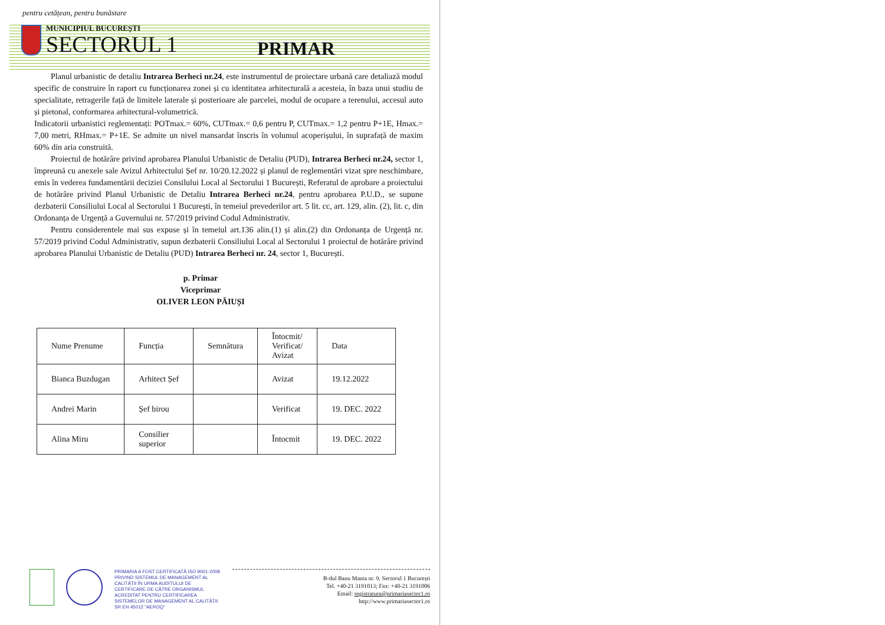pentru cetățean, pentru bunăstare
MUNICIPIUL BUCUREȘTI
SECTORUL 1
PRIMAR
Planul urbanistic de detaliu Intrarea Berheci nr.24, este instrumentul de proiectare urbană care detaliază modul specific de construire în raport cu funcționarea zonei și cu identitatea arhitecturală a acesteia, în baza unui studiu de specialitate, retragerile față de limitele laterale și posterioare ale parcelei, modul de ocupare a terenului, accesul auto și pietonal, conformarea arhitectural-volumetrică.
Indicatorii urbanistici reglementați: POTmax.= 60%, CUTmax.= 0,6 pentru P, CUTmax.= 1,2 pentru P+1E, Hmax.= 7,00 metri, RHmax.= P+1E. Se admite un nivel mansardat înscris în volumul acoperișului, în suprafață de maxim 60% din aria construită.
Proiectul de hotărâre privind aprobarea Planului Urbanistic de Detaliu (PUD), Intrarea Berheci nr.24, sector 1, împreună cu anexele sale Avizul Arhitectului Șef nr. 10/20.12.2022 și planul de reglementări vizat spre neschimbare, emis în vederea fundamentării deciziei Consilului Local al Sectorului 1 București, Referatul de aprobare a proiectului de hotărâre privind Planul Urbanistic de Detaliu Intrarea Berheci nr.24, pentru aprobarea P.U.D., se supune dezbaterii Consiliului Local al Sectorului 1 București, în temeiul prevederilor art. 5 lit. cc, art. 129, alin. (2), lit. c, din Ordonanța de Urgență a Guvernului nr. 57/2019 privind Codul Administrativ.
Pentru considerentele mai sus expuse și în temeiul art.136 alin.(1) și alin.(2) din Ordonanța de Urgență nr. 57/2019 privind Codul Administrativ, supun dezbaterii Consiliului Local al Sectorului 1 proiectul de hotărâre privind aprobarea Planului Urbanistic de Detaliu (PUD) Intrarea Berheci nr. 24, sector 1, București.
p. Primar
Viceprimar
OLIVER LEON PĂIUȘI
| Nume Prenume | Funcția | Semnătura | Întocmit/ Verificat/ Avizat | Data |
| Bianca Buzdugan | Arhitect Șef | | Avizat | 19.12.2022 |
| Andrei Marin | Șef birou | | Verificat | 19. DEC. 2022 |
| Alina Miru | Consilier superior | | Întocmit | 19. DEC. 2022 |
PRIMARIA A FOST CERTIFICATĂ ISO 9001-2008 PRIVIND SISTEMUL DE MANAGEMENT AL CALITĂȚII ÎN URMA AUDITULUI DE CERTIFICARE DE CĂTRE ORGANISMUL ACREDITAT PENTRU CERTIFICAREA SISTEMELOR DE MANAGEMENT AL CALITĂȚII SR EN 45012 "AEROQ"
B-dul Banu Manta nr. 9, Sectorul 1 București
Tel. +40-21 3191013; Fax: +40-21 3191006
Email: registratura@primariasector1.ro
http://www.primariasector1.ro